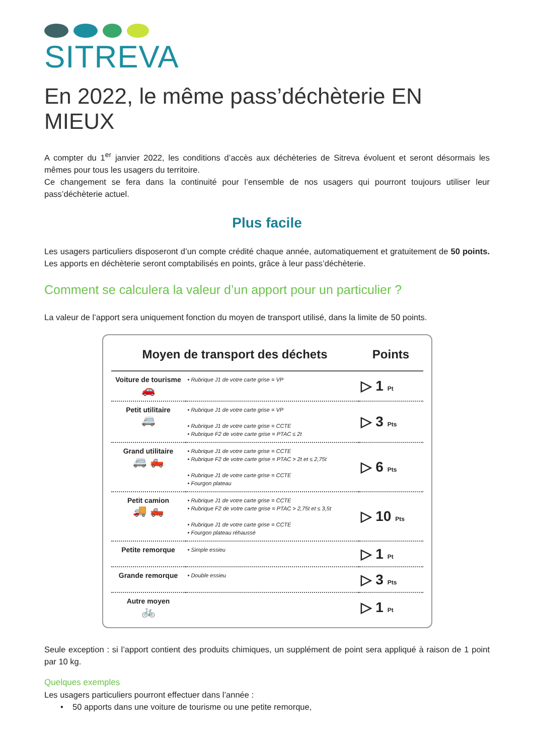SITREVA
En 2022, le même pass’déchèterie EN MIEUX
A compter du 1<sup>er</sup> janvier 2022, les conditions d’accès aux déchèteries de Sitreva évoluent et seront désormais les mêmes pour tous les usagers du territoire.
Ce changement se fera dans la continuité pour l’ensemble de nos usagers qui pourront toujours utiliser leur pass’déchèterie actuel.
Plus facile
Les usagers particuliers disposeront d’un compte crédité chaque année, automatiquement et gratuitement de 50 points. Les apports en déchèterie seront comptabilisés en points, grâce à leur pass’déchèterie.
Comment se calculera la valeur d’un apport pour un particulier ?
La valeur de l’apport sera uniquement fonction du moyen de transport utilisé, dans la limite de 50 points.
| Moyen de transport des déchets | | Points |
| --- | --- | --- |
| Voiture de tourisme 🚗 | • Rubrique J1 de votre carte grise = VP | ▷ 1 Pt |
| Petit utilitaire 🚐 | • Rubrique J1 de votre carte grise = VP • Rubrique J1 de votre carte grise = CCTE • Rubrique F2 de votre carte grise = PTAC ≤ 2t | ▷ 3 Pts |
| Grand utilitaire 🚐 🛻 | • Rubrique J1 de votre carte grise = CCTE • Rubrique F2 de votre carte grise = PTAC > 2t et ≤ 2,75t • Rubrique J1 de votre carte grise = CCTE • Fourgon plateau | ▷ 6 Pts |
| Petit camion 🚚 🛻 | • Rubrique J1 de votre carte grise = CCTE • Rubrique F2 de votre carte grise = PTAC > 2,75t et ≤ 3,5t • Rubrique J1 de votre carte grise = CCTE • Fourgon plateau réhaussé | ▷ 10 Pts |
| Petite remorque | • Simple essieu | ▷ 1 Pt |
| Grande remorque | • Double essieu | ▷ 3 Pts |
| Autre moyen 🚲 | | ▷ 1 Pt |
Seule exception : si l’apport contient des produits chimiques, un supplément de point sera appliqué à raison de 1 point par 10 kg.
Quelques exemples
Les usagers particuliers pourront effectuer dans l’année :
• 50 apports dans une voiture de tourisme ou une petite remorque,